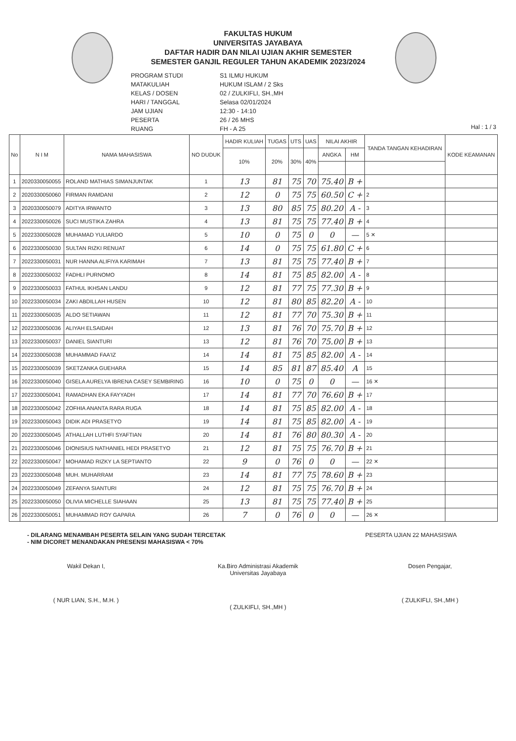FAKULTAS HUKUM
UNIVERSITAS JAYABAYA
DAFTAR HADIR DAN NILAI UJIAN AKHIR SEMESTER
SEMESTER GANJIL REGULER TAHUN AKADEMIK 2023/2024
PROGRAM STUDI
S1 ILMU HUKUM
MATAKULIAH
HUKUM ISLAM / 2 Sks
KELAS / DOSEN
02 / ZULKIFLI, SH.,MH
HARI / TANGGAL
Selasa 02/01/2024
JAM UJIAN
12:30 - 14:10
PESERTA
26 / 26 MHS
RUANG
FH - A 25
Hal : 1 / 3
| No | N I M | NAMA MAHASISWA | NO DUDUK | HADIR KULIAH | TUGAS | UTS | UAS | NILAI AKHIR | | TANDA TANGAN KEHADIRAN | KODE KEAMANAN |
| --- | --- | --- | --- | --- | --- | --- | --- | --- | --- | --- | --- |
| | | | | 10% | 20% | 30% | 40% | ANGKA | HM | | |
| 1 | 2020330050055 | ROLAND MATHIAS SIMANJUNTAK | 1 | 13 | 81 | 75 | 70 | 75.40 | B + | | |
| 2 | 2020330050060 | FIRMAN RAMDANI | 2 | 12 | 0 | 75 | 75 | 60.50 | C + | 2 | |
| 3 | 2020330050079 | ADITYA IRWANTO | 3 | 13 | 80 | 85 | 75 | 80.20 | A - | 3 | |
| 4 | 2022330050026 | SUCI MUSTIKA ZAHRA | 4 | 13 | 81 | 75 | 75 | 77.40 | B + | 4 | |
| 5 | 2022330050028 | MUHAMAD YULIARDO | 5 | 10 | 0 | 75 | 0 | 0 | — | 5 ✕ | |
| 6 | 2022330050030 | SULTAN RIZKI RENUAT | 6 | 14 | 0 | 75 | 75 | 61.80 | C + | 6 | |
| 7 | 2022330050031 | NUR HANNA ALIFIYA KARIMAH | 7 | 13 | 81 | 75 | 75 | 77.40 | B + | 7 | |
| 8 | 2022330050032 | FADHLI PURNOMO | 8 | 14 | 81 | 75 | 85 | 82.00 | A - | 8 | |
| 9 | 2022330050033 | FATHUL IKHSAN LANDU | 9 | 12 | 81 | 77 | 75 | 77.30 | B + | 9 | |
| 10 | 2022330050034 | ZAKI ABDILLAH HUSEN | 10 | 12 | 81 | 80 | 85 | 82.20 | A - | 10 | |
| 11 | 2022330050035 | ALDO SETIAWAN | 11 | 12 | 81 | 77 | 70 | 75.30 | B + | 11 | |
| 12 | 2022330050036 | ALIYAH ELSAIDAH | 12 | 13 | 81 | 76 | 70 | 75.70 | B + | 12 | |
| 13 | 2022330050037 | DANIEL SIANTURI | 13 | 12 | 81 | 76 | 70 | 75.00 | B + | 13 | |
| 14 | 2022330050038 | MUHAMMAD FAA'IZ | 14 | 14 | 81 | 75 | 85 | 82.00 | A - | 14 | |
| 15 | 2022330050039 | SKETZANKA GUEHARA | 15 | 14 | 85 | 81 | 87 | 85.40 | A | 15 | |
| 16 | 2022330050040 | GISELA AURELYA IBRENA CASEY SEMBIRING | 16 | 10 | 0 | 75 | 0 | 0 | — | 16 ✕ | |
| 17 | 2022330050041 | RAMADHAN EKA FAYYADH | 17 | 14 | 81 | 77 | 70 | 76.60 | B + | 17 | |
| 18 | 2022330050042 | ZOFHIA ANANTA RARA RUGA | 18 | 14 | 81 | 75 | 85 | 82.00 | A - | 18 | |
| 19 | 2022330050043 | DIDIK ADI PRASETYO | 19 | 14 | 81 | 75 | 85 | 82.00 | A - | 19 | |
| 20 | 2022330050045 | ATHALLAH LUTHFI SYAFTIAN | 20 | 14 | 81 | 76 | 80 | 80.30 | A - | 20 | |
| 21 | 2022330050046 | DIONISIUS NATHANIEL HEDI PRASETYO | 21 | 12 | 81 | 75 | 75 | 76.70 | B + | 21 | |
| 22 | 2022330050047 | MOHAMAD RIZKY LA SEPTIANTO | 22 | 9 | 0 | 76 | 0 | 0 | — | 22 ✕ | |
| 23 | 2022330050048 | MUH. MUHARRAM | 23 | 14 | 81 | 77 | 75 | 78.60 | B + | 23 | |
| 24 | 2022330050049 | ZEFANYA SIANTURI | 24 | 12 | 81 | 75 | 75 | 76.70 | B + | 24 | |
| 25 | 2022330050050 | OLIVIA MICHELLE SIAHAAN | 25 | 13 | 81 | 75 | 75 | 77.40 | B + | 25 | |
| 26 | 2022330050051 | MUHAMMAD ROY GAPARA | 26 | 7 | 0 | 76 | 0 | 0 | — | 26 ✕ | |
- DILARANG MENAMBAH PESERTA SELAIN YANG SUDAH TERCETAK
- NIM DICORET MENANDAKAN PRESENSI MAHASISWA < 70%
PESERTA UJIAN 22 MAHASISWA
Wakil Dekan I,
( NUR LIAN, S.H., M.H. )
Ka.Biro Administrasi Akademik
Universitas Jayabaya
( ZULKIFLI, SH.,MH )
Dosen Pengajar,
( ZULKIFLI, SH.,MH )